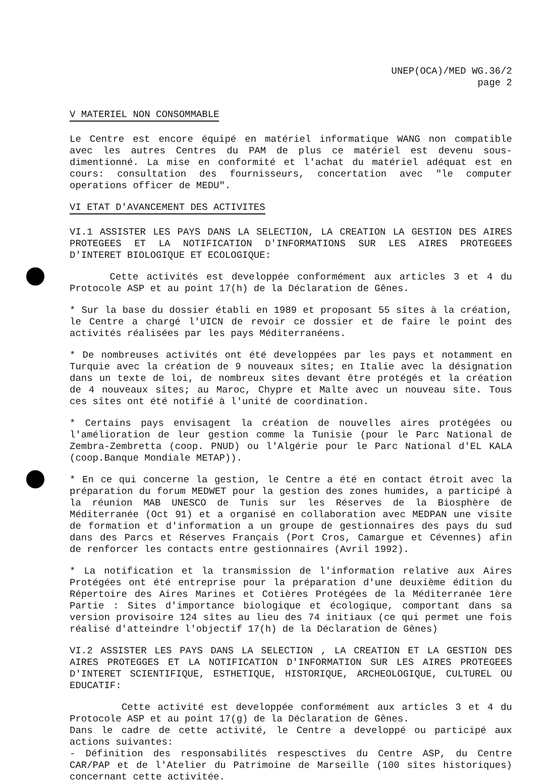UNEP(OCA)/MED WG.36/2
page 2
V MATERIEL NON CONSOMMABLE
Le Centre est encore équipé en matériel informatique WANG non compatible avec les autres Centres du PAM de plus ce matériel est devenu sous-dimentionné. La mise en conformité et l'achat du matériel adéquat est en cours: consultation des fournisseurs, concertation avec "le computer operations officer de MEDU".
VI ETAT D'AVANCEMENT DES ACTIVITES
VI.1 ASSISTER LES PAYS DANS LA SELECTION, LA CREATION LA GESTION DES AIRES PROTEGEES ET LA NOTIFICATION D'INFORMATIONS SUR LES AIRES PROTEGEES D'INTERET BIOLOGIQUE ET ECOLOGIQUE:
Cette activités est developpée conformément aux articles 3 et 4 du Protocole ASP et au point 17(h) de la Déclaration de Gênes.
* Sur la base du dossier établi en 1989 et proposant 55 sîtes à la création, le Centre a chargé l'UICN de revoir ce dossier et de faire le point des activités réalisées par les pays Méditerranéens.
* De nombreuses activités ont été developpées par les pays et notamment en Turquie avec la création de 9 nouveaux sîtes; en Italie avec la désignation dans un texte de loi, de nombreux sîtes devant être protégés et la création de 4 nouveaux sîtes; au Maroc, Chypre et Malte avec un nouveau sîte. Tous ces sîtes ont été notifié à l'unité de coordination.
* Certains pays envisagent la création de nouvelles aires protégées ou l'amélioration de leur gestion comme la Tunisie (pour le Parc National de Zembra-Zembretta (coop. PNUD) ou l'Algérie pour le Parc National d'EL KALA (coop.Banque Mondiale METAP)).
* En ce qui concerne la gestion, le Centre a été en contact étroit avec la préparation du forum MEDWET pour la gestion des zones humides, a participé à la réunion MAB UNESCO de Tunis sur les Réserves de la Biosphère de Méditerranée (Oct 91) et a organisé en collaboration avec MEDPAN une visite de formation et d'information a un groupe de gestionnaires des pays du sud dans des Parcs et Réserves Français (Port Cros, Camargue et Cévennes) afin de renforcer les contacts entre gestionnaires (Avril 1992).
* La notification et la transmission de l'information relative aux Aires Protégées ont été entreprise pour la préparation d'une deuxième édition du Répertoire des Aires Marines et Cotières Protégées de la Méditerranée 1ère Partie : Sites d'importance biologique et écologique, comportant dans sa version provisoire 124 sîtes au lieu des 74 initiaux (ce qui permet une fois réalisé d'atteindre l'objectif 17(h) de la Déclaration de Gênes)
VI.2 ASSISTER LES PAYS DANS LA SELECTION , LA CREATION ET LA GESTION DES AIRES PROTEGGES ET LA NOTIFICATION D'INFORMATION SUR LES AIRES PROTEGEES D'INTERET SCIENTIFIQUE, ESTHETIQUE, HISTORIQUE, ARCHEOLOGIQUE, CULTUREL OU EDUCATIF:
Cette activité est developpée conformément aux articles 3 et 4 du Protocole ASP et au point 17(g) de la Déclaration de Gênes.
Dans le cadre de cette activité, le Centre a developpé ou participé aux actions suivantes:
- Définition des responsabilités respesctives du Centre ASP, du Centre CAR/PAP et de l'Atelier du Patrimoine de Marseille (100 sîtes historiques) concernant cette activitée.